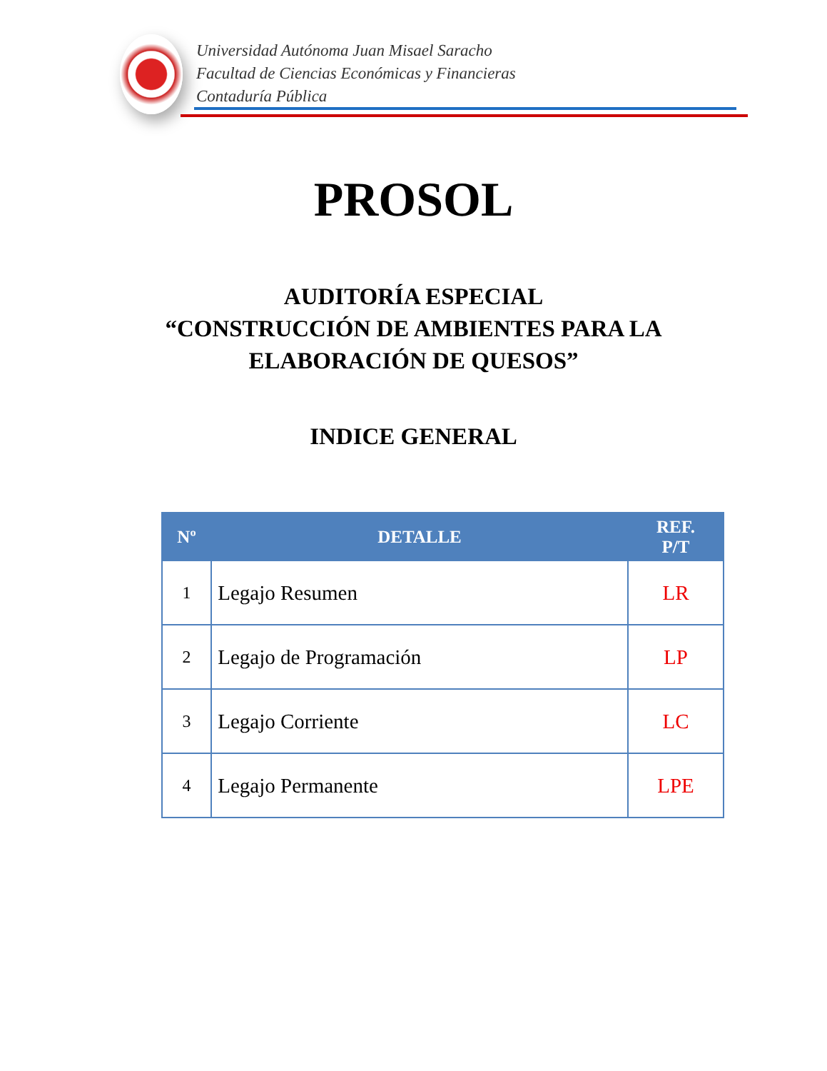Universidad Autónoma Juan Misael Saracho
Facultad de Ciencias Económicas y Financieras
Contaduría Pública
PROSOL
AUDITORÍA ESPECIAL
“CONSTRUCCIÓN DE AMBIENTES PARA LA
ELABORACIÓN DE QUESOS”
INDICE GENERAL
| Nº | DETALLE | REF. P/T |
| --- | --- | --- |
| 1 | Legajo Resumen | LR |
| 2 | Legajo de Programación | LP |
| 3 | Legajo Corriente | LC |
| 4 | Legajo Permanente | LPE |